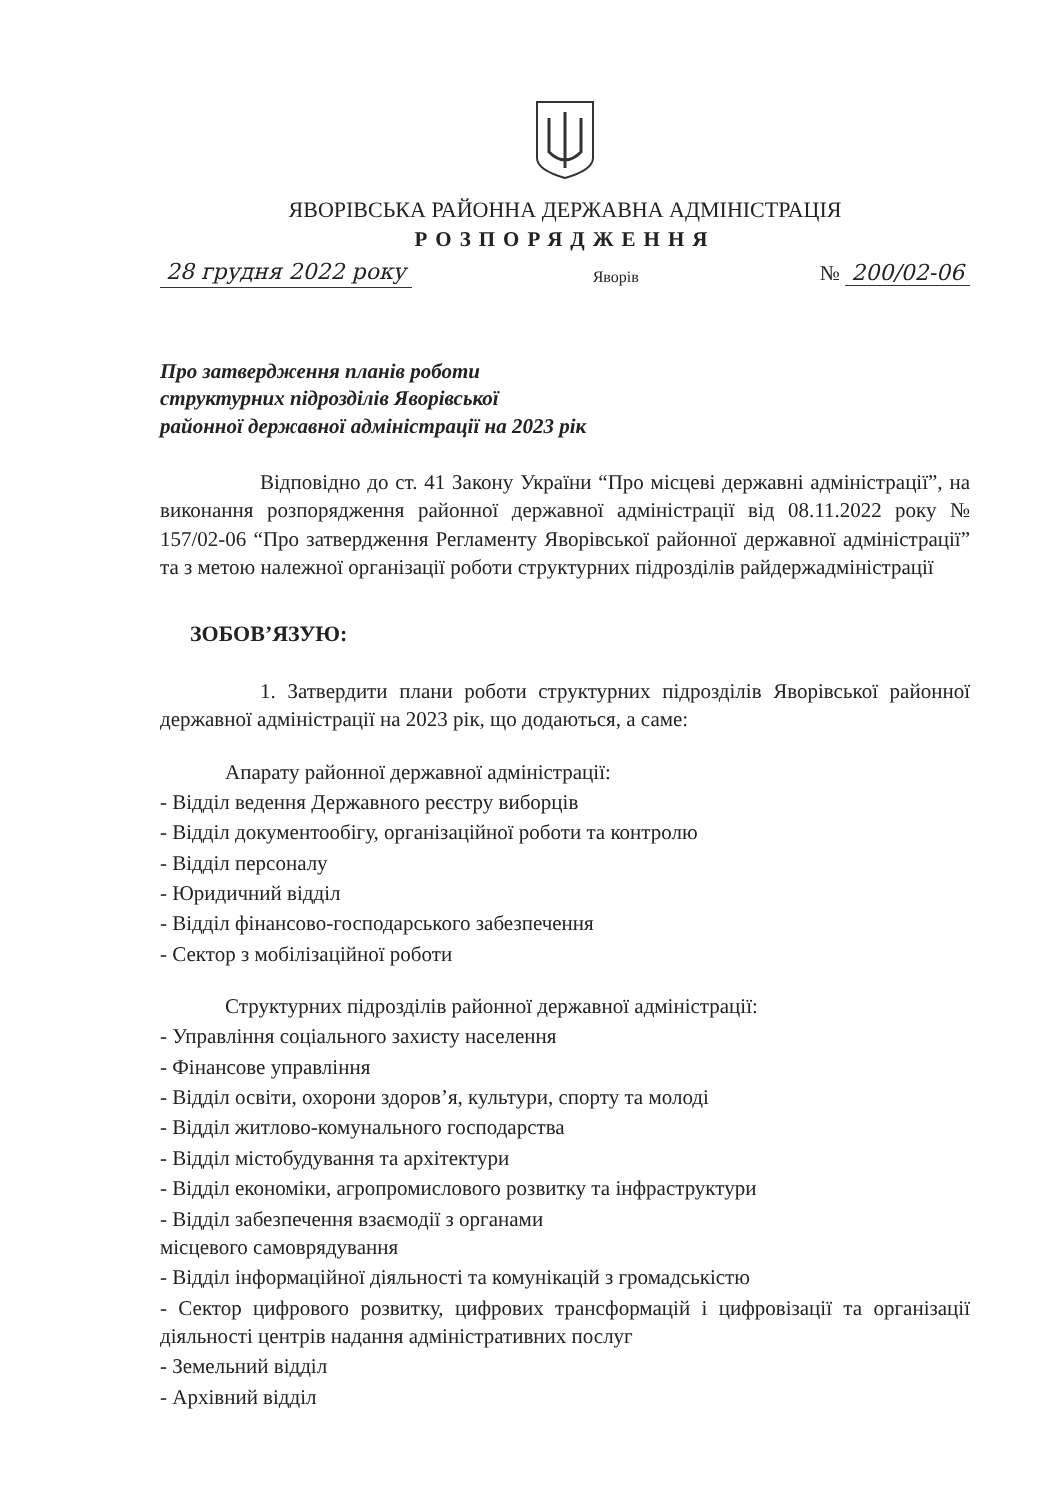ЯВОРІВСЬКА РАЙОННА ДЕРЖАВНА АДМІНІСТРАЦІЯ
РОЗПОРЯДЖЕННЯ
28 грудня 2022 року Яворів № 200/02-06
Про затвердження планів роботи
структурних підрозділів Яворівської
районної державної адміністрації на 2023 рік
Відповідно до ст. 41 Закону України “Про місцеві державні адміністрації”, на виконання розпорядження районної державної адміністрації від 08.11.2022 року № 157/02-06 “Про затвердження Регламенту Яворівської районної державної адміністрації” та з метою належної організації роботи структурних підрозділів райдержадміністрації
ЗОБОВ’ЯЗУЮ:
1. Затвердити плани роботи структурних підрозділів Яворівської районної державної адміністрації на 2023 рік, що додаються, а саме:
Апарату районної державної адміністрації:
- Відділ ведення Державного реєстру виборців
- Відділ документообігу, організаційної роботи та контролю
- Відділ персоналу
- Юридичний відділ
- Відділ фінансово-господарського забезпечення
- Сектор з мобілізаційної роботи
Структурних підрозділів районної державної адміністрації:
- Управління соціального захисту населення
- Фінансове управління
- Відділ освіти, охорони здоров’я, культури, спорту та молоді
- Відділ житлово-комунального господарства
- Відділ містобудування та архітектури
- Відділ економіки, агропромислового розвитку та інфраструктури
- Відділ забезпечення взаємодії з органами
місцевого самоврядування
- Відділ інформаційної діяльності та комунікацій з громадськістю
- Сектор цифрового розвитку, цифрових трансформацій і цифровізації та організації діяльності центрів надання адміністративних послуг
- Земельний відділ
- Архівний відділ